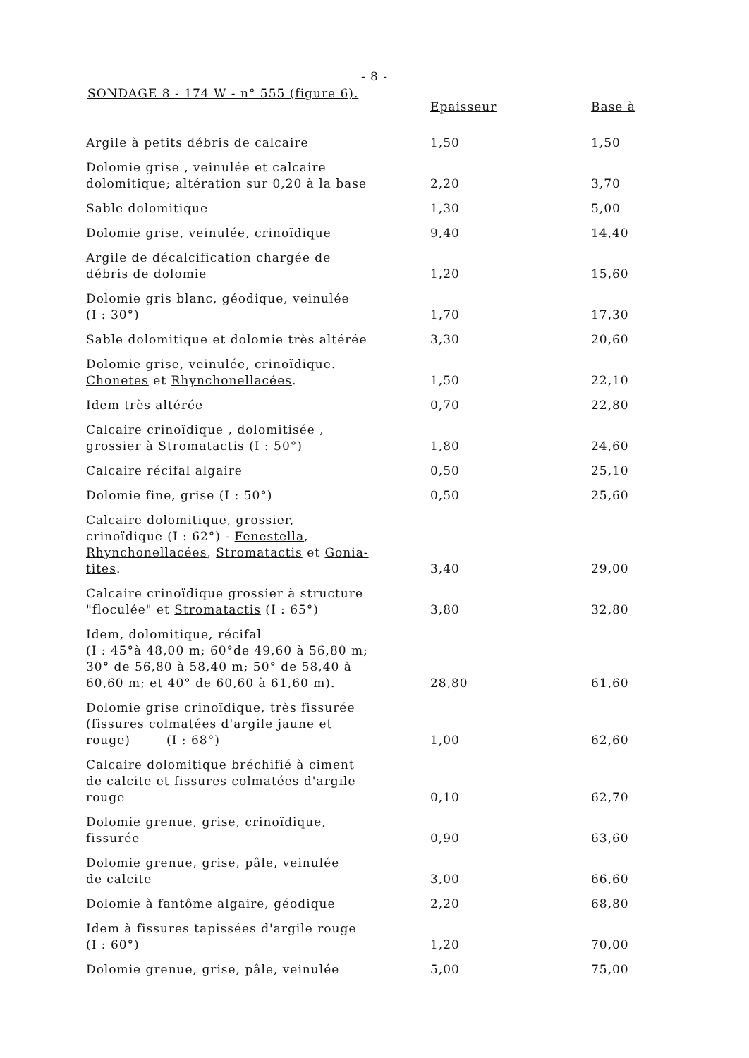- 8 -
SONDAGE 8 - 174 W - n° 555 (figure 6).
| | Epaisseur | Base à |
| --- | --- | --- |
| Argile à petits débris de calcaire | 1,50 | 1,50 |
| Dolomie grise , veinulée et calcaire dolomitique; altération sur 0,20 à la base | 2,20 | 3,70 |
| Sable dolomitique | 1,30 | 5,00 |
| Dolomie grise, veinulée, crinoïdique | 9,40 | 14,40 |
| Argile de décalcification chargée de débris de dolomie | 1,20 | 15,60 |
| Dolomie gris blanc, géodique, veinulée (I : 30°) | 1,70 | 17,30 |
| Sable dolomitique et dolomie très altérée | 3,30 | 20,60 |
| Dolomie grise, veinulée, crinoïdique. Chonetes et Rhynchonellacées . | 1,50 | 22,10 |
| Idem très altérée | 0,70 | 22,80 |
| Calcaire crinoïdique , dolomitisée , grossier à Stromatactis (I : 50°) | 1,80 | 24,60 |
| Calcaire récifal algaire | 0,50 | 25,10 |
| Dolomie fine, grise (I : 50°) | 0,50 | 25,60 |
| Calcaire dolomitique, grossier, crinoïdique (I : 62°) - Fenestella , Rhynchonellacées , Stromatactis et Gonia- tites . | 3,40 | 29,00 |
| Calcaire crinoïdique grossier à structure "floculée" et Stromatactis (I : 65°) | 3,80 | 32,80 |
| Idem, dolomitique, récifal (I : 45°à 48,00 m; 60°de 49,60 à 56,80 m; 30° de 56,80 à 58,40 m; 50° de 58,40 à 60,60 m; et 40° de 60,60 à 61,60 m). | 28,80 | 61,60 |
| Dolomie grise crinoïdique, très fissurée (fissures colmatées d'argile jaune et rouge) (I : 68°) | 1,00 | 62,60 |
| Calcaire dolomitique bréchifié à ciment de calcite et fissures colmatées d'argile rouge | 0,10 | 62,70 |
| Dolomie grenue, grise, crinoïdique, fissurée | 0,90 | 63,60 |
| Dolomie grenue, grise, pâle, veinulée de calcite | 3,00 | 66,60 |
| Dolomie à fantôme algaire, géodique | 2,20 | 68,80 |
| Idem à fissures tapissées d'argile rouge (I : 60°) | 1,20 | 70,00 |
| Dolomie grenue, grise, pâle, veinulée | 5,00 | 75,00 |